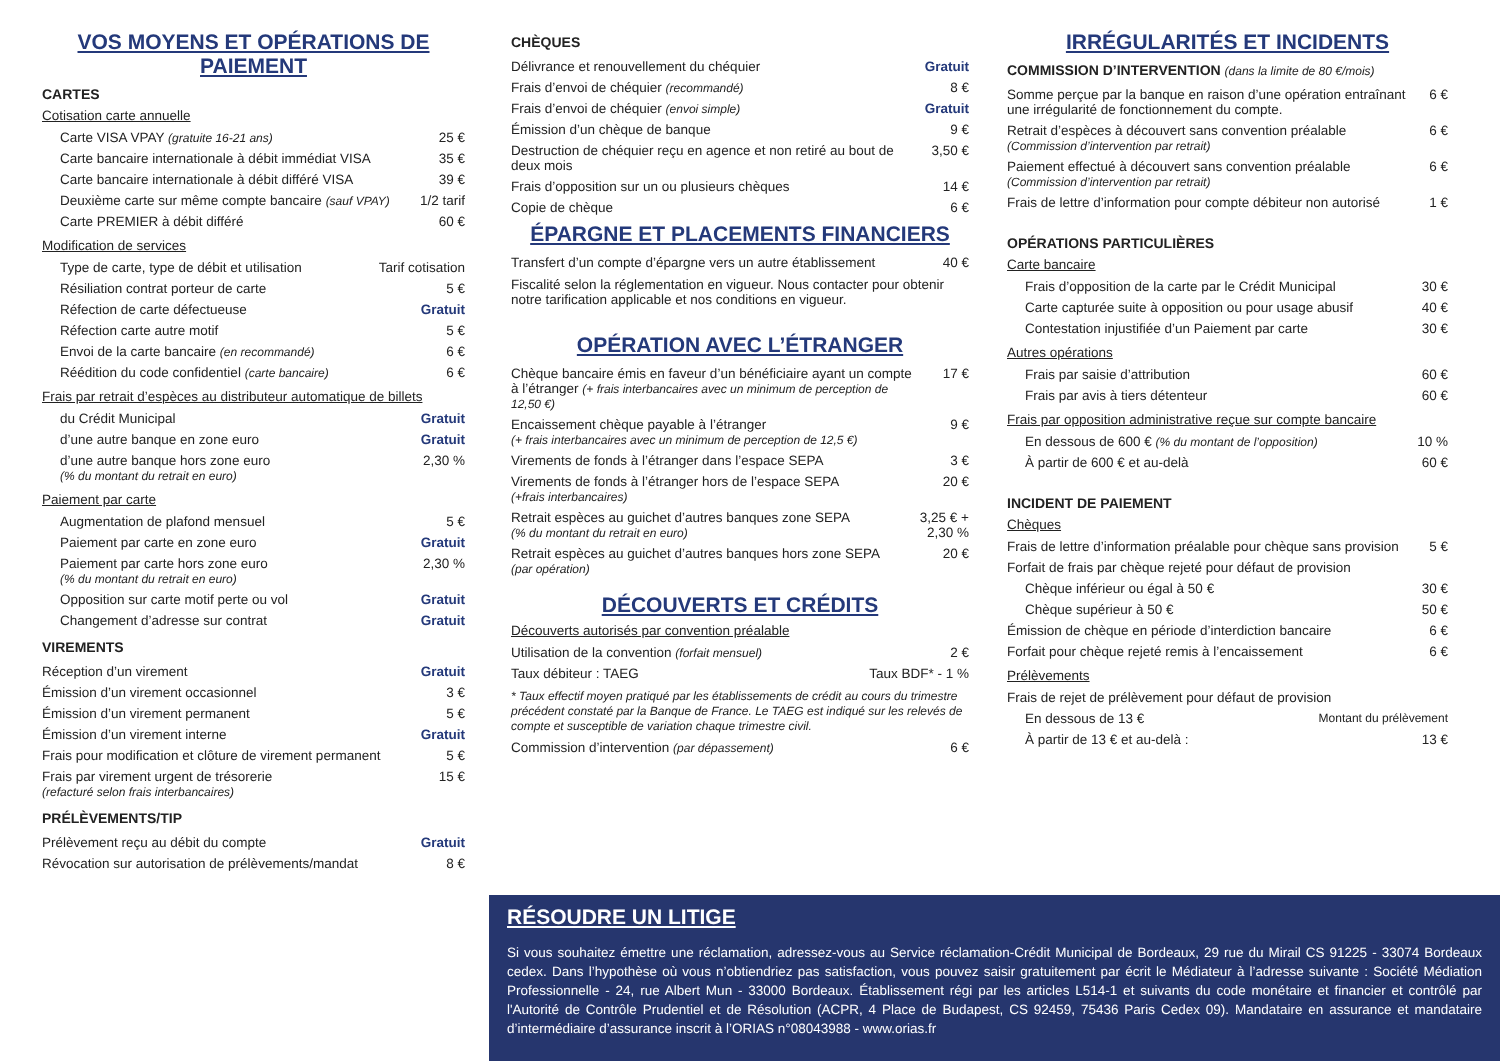VOS MOYENS ET OPÉRATIONS DE PAIEMENT
CARTES
Cotisation carte annuelle
| Carte VISA VPAY (gratuite 16-21 ans) | 25 € |
| Carte bancaire internationale à débit immédiat VISA | 35 € |
| Carte bancaire internationale à débit différé VISA | 39 € |
| Deuxième carte sur même compte bancaire (sauf VPAY) | 1/2 tarif |
| Carte PREMIER à débit différé | 60 € |
Modification de services
| Type de carte, type de débit et utilisation | Tarif cotisation |
| Résiliation contrat porteur de carte | 5 € |
| Réfection de carte défectueuse | Gratuit |
| Réfection carte autre motif | 5 € |
| Envoi de la carte bancaire (en recommandé) | 6 € |
| Réédition du code confidentiel (carte bancaire) | 6 € |
Frais par retrait d’espèces au distributeur automatique de billets
| du Crédit Municipal | Gratuit |
| d’une autre banque en zone euro | Gratuit |
| d’une autre banque hors zone euro (% du montant du retrait en euro) | 2,30 % |
Paiement par carte
| Augmentation de plafond mensuel | 5 € |
| Paiement par carte en zone euro | Gratuit |
| Paiement par carte hors zone euro (% du montant du retrait en euro) | 2,30 % |
| Opposition sur carte motif perte ou vol | Gratuit |
| Changement d’adresse sur contrat | Gratuit |
VIREMENTS
| Réception d’un virement | Gratuit |
| Émission d’un virement occasionnel | 3 € |
| Émission d’un virement permanent | 5 € |
| Émission d’un virement interne | Gratuit |
| Frais pour modification et clôture de virement permanent | 5 € |
| Frais par virement urgent de trésorerie (refacturé selon frais interbancaires) | 15 € |
PRÉLÈVEMENTS/TIP
| Prélèvement reçu au débit du compte | Gratuit |
| Révocation sur autorisation de prélèvements/mandat | 8 € |
CHÈQUES
| Délivrance et renouvellement du chéquier | Gratuit |
| Frais d’envoi de chéquier (recommandé) | 8 € |
| Frais d’envoi de chéquier (envoi simple) | Gratuit |
| Émission d’un chèque de banque | 9 € |
| Destruction de chéquier reçu en agence et non retiré au bout de deux mois | 3,50 € |
| Frais d’opposition sur un ou plusieurs chèques | 14 € |
| Copie de chèque | 6 € |
ÉPARGNE ET PLACEMENTS FINANCIERS
| Transfert d’un compte d’épargne vers un autre établissement | 40 € |
Fiscalité selon la réglementation en vigueur. Nous contacter pour obtenir notre tarification applicable et nos conditions en vigueur.
OPÉRATION AVEC L’ÉTRANGER
| Chèque bancaire émis en faveur d’un bénéficiaire ayant un compte à l’étranger (+ frais interbancaires avec un minimum de perception de 12,50 €) | 17 € |
| Encaissement chèque payable à l’étranger (+ frais interbancaires avec un minimum de perception de 12,5 €) | 9 € |
| Virements de fonds à l’étranger dans l’espace SEPA | 3 € |
| Virements de fonds à l’étranger hors de l’espace SEPA (+frais interbancaires) | 20 € |
| Retrait espèces au guichet d’autres banques zone SEPA (% du montant du retrait en euro) | 3,25 € + 2,30 % |
| Retrait espèces au guichet d’autres banques hors zone SEPA (par opération) | 20 € |
DÉCOUVERTS ET CRÉDITS
Découverts autorisés par convention préalable
| Utilisation de la convention (forfait mensuel) | 2 € |
| Taux débiteur : TAEG | Taux BDF* - 1 % |
* Taux effectif moyen pratiqué par les établissements de crédit au cours du trimestre précédent constaté par la Banque de France. Le TAEG est indiqué sur les relevés de compte et susceptible de variation chaque trimestre civil.
| Commission d’intervention (par dépassement) | 6 € |
IRRÉGULARITÉS ET INCIDENTS
COMMISSION D’INTERVENTION (dans la limite de 80 €/mois)
| Somme perçue par la banque en raison d’une opération entraînant une irrégularité de fonctionnement du compte. | 6 € |
| Retrait d’espèces à découvert sans convention préalable (Commission d’intervention par retrait) | 6 € |
| Paiement effectué à découvert sans convention préalable (Commission d’intervention par retrait) | 6 € |
| Frais de lettre d’information pour compte débiteur non autorisé | 1 € |
OPÉRATIONS PARTICULIÈRES
Carte bancaire
| Frais d’opposition de la carte par le Crédit Municipal | 30 € |
| Carte capturée suite à opposition ou pour usage abusif | 40 € |
| Contestation injustifiée d’un Paiement par carte | 30 € |
Autres opérations
| Frais par saisie d’attribution | 60 € |
| Frais par avis à tiers détenteur | 60 € |
Frais par opposition administrative reçue sur compte bancaire
| En dessous de 600 € (% du montant de l’opposition) | 10 % |
| À partir de 600 € et au-delà | 60 € |
INCIDENT DE PAIEMENT
Chèques
| Frais de lettre d’information préalable pour chèque sans provision | 5 € |
| Forfait de frais par chèque rejeté pour défaut de provision | |
| Chèque inférieur ou égal à 50 € | 30 € |
| Chèque supérieur à 50 € | 50 € |
| Émission de chèque en période d’interdiction bancaire | 6 € |
| Forfait pour chèque rejeté remis à l’encaissement | 6 € |
Prélèvements
| Frais de rejet de prélèvement pour défaut de provision | |
| En dessous de 13 € | Montant du prélèvement |
| À partir de 13 € et au-delà : | 13 € |
RÉSOUDRE UN LITIGE
Si vous souhaitez émettre une réclamation, adressez-vous au Service réclamation-Crédit Municipal de Bordeaux, 29 rue du Mirail CS 91225 - 33074 Bordeaux cedex. Dans l’hypothèse où vous n’obtiendriez pas satisfaction, vous pouvez saisir gratuitement par écrit le Médiateur à l’adresse suivante : Société Médiation Professionnelle - 24, rue Albert Mun - 33000 Bordeaux. Établissement régi par les articles L514-1 et suivants du code monétaire et financier et contrôlé par l'Autorité de Contrôle Prudentiel et de Résolution (ACPR, 4 Place de Budapest, CS 92459, 75436 Paris Cedex 09). Mandataire en assurance et mandataire d’intermédiaire d’assurance inscrit à l’ORIAS n°08043988 - www.orias.fr